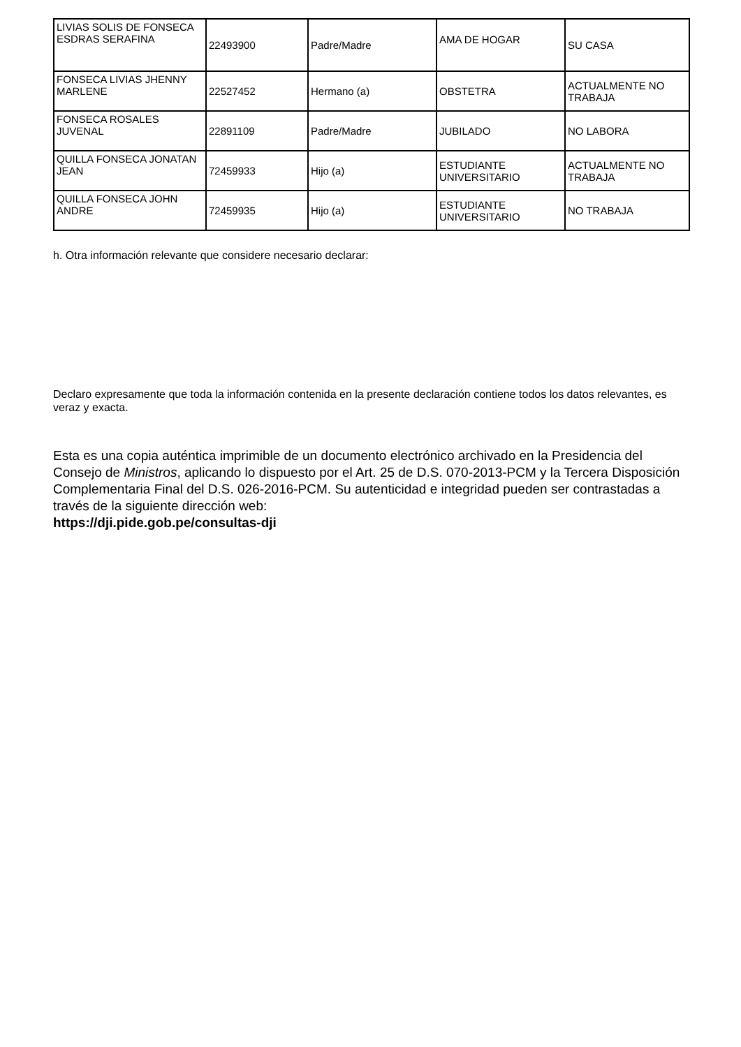| LIVIAS SOLIS DE FONSECA ESDRAS SERAFINA | 22493900 | Padre/Madre | AMA DE HOGAR | SU CASA |
| FONSECA LIVIAS JHENNY MARLENE | 22527452 | Hermano (a) | OBSTETRA | ACTUALMENTE NO TRABAJA |
| FONSECA ROSALES JUVENAL | 22891109 | Padre/Madre | JUBILADO | NO LABORA |
| QUILLA FONSECA JONATAN JEAN | 72459933 | Hijo (a) | ESTUDIANTE UNIVERSITARIO | ACTUALMENTE NO TRABAJA |
| QUILLA FONSECA JOHN ANDRE | 72459935 | Hijo (a) | ESTUDIANTE UNIVERSITARIO | NO TRABAJA |
h. Otra información relevante que considere necesario declarar:
Declaro expresamente que toda la información contenida en la presente declaración contiene todos los datos relevantes, es veraz y exacta.
Esta es una copia auténtica imprimible de un documento electrónico archivado en la Presidencia del Consejo de Ministros, aplicando lo dispuesto por el Art. 25 de D.S. 070-2013-PCM y la Tercera Disposición Complementaria Final del D.S. 026-2016-PCM. Su autenticidad e integridad pueden ser contrastadas a través de la siguiente dirección web:
https://dji.pide.gob.pe/consultas-dji